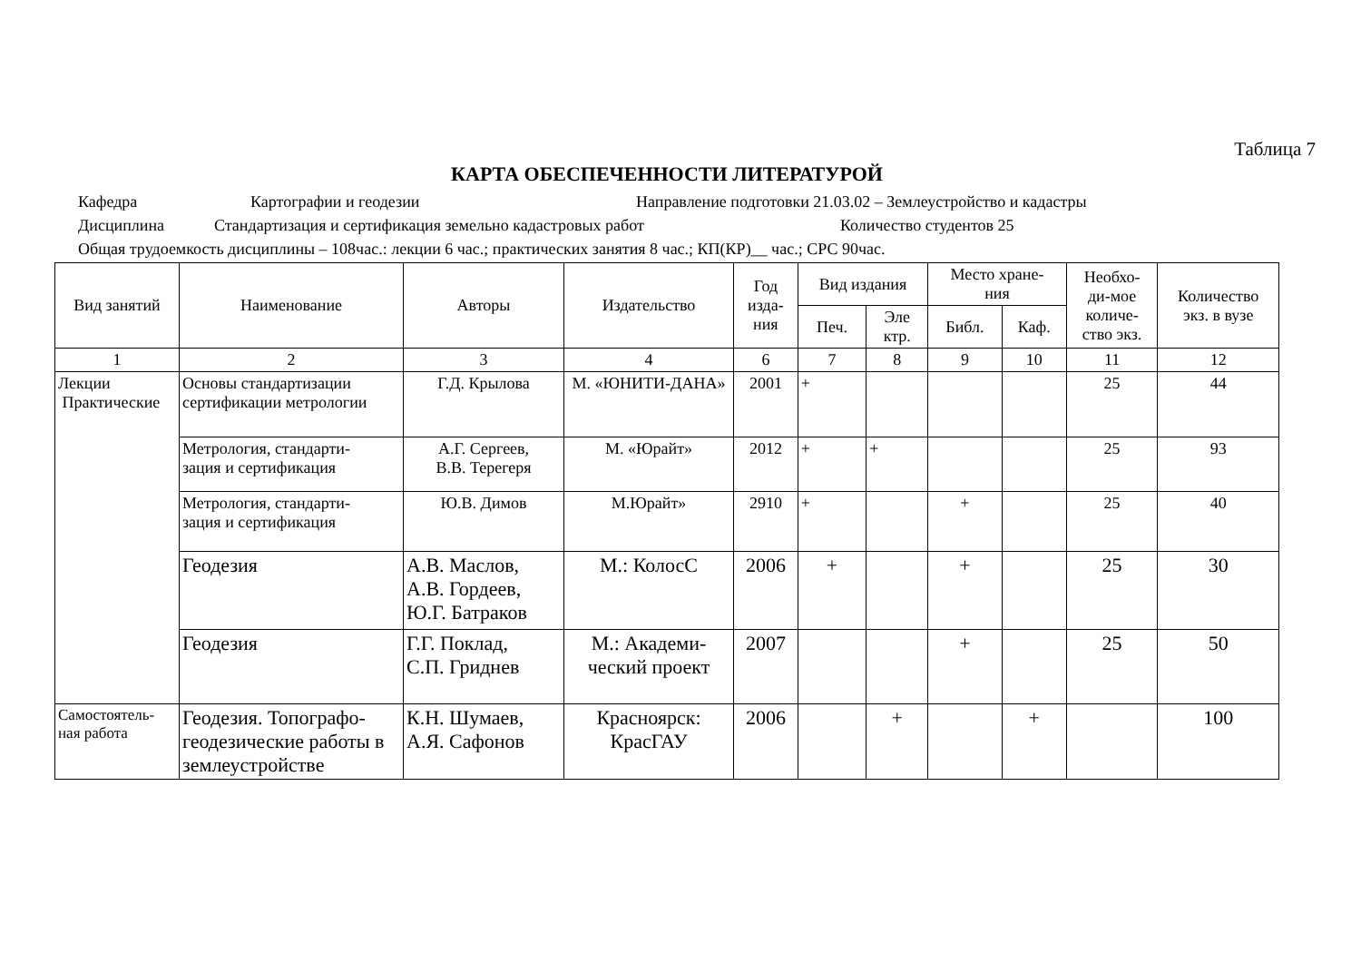Таблица 7
КАРТА ОБЕСПЕЧЕННОСТИ ЛИТЕРАТУРОЙ
Кафедра Картографии и геодезии Направление подготовки 21.03.02 – Землеустройство и кадастры
Дисциплина Стандартизация и сертификация земельно кадастровых работ Количество студентов 25
Общая трудоемкость дисциплины – 108час.: лекции 6 час.; практических занятия 8 час.; КП(КР)__ час.; СРС 90час.
| Вид занятий | Наименование | Авторы | Издательство | Год изда- ния | Вид издания | | Место хране- ния | | Необхо- ди-мое количе- ство экз. | Количество экз. в вузе |
| --- | --- | --- | --- | --- | --- | --- | --- | --- | --- | --- |
| | | | | | Печ. | Эле ктр. | Библ. | Каф. | | |
| 1 | 2 | 3 | 4 | 6 | 7 | 8 | 9 | 10 | 11 | 12 |
| Лекции Практические | Основы стандартизации сертификации метрологии | Г.Д. Крылова | М. «ЮНИТИ-ДАНА» | 2001 | + | | | | 25 | 44 |
| | Метрология, стандарти- зация и сертификация | А.Г. Сергеев, В.В. Терегеря | М. «Юрайт» | 2012 | + | + | | | 25 | 93 |
| | Метрология, стандарти- зация и сертификация | Ю.В. Димов | М.Юрайт» | 2910 | + | | + | | 25 | 40 |
| | Геодезия | А.В. Маслов, А.В. Гордеев, Ю.Г. Батраков | М.: КолосС | 2006 | + | | + | | 25 | 30 |
| | Геодезия | Г.Г. Поклад, С.П. Гриднев | М.: Академи- ческий проект | 2007 | | | + | | 25 | 50 |
| Самостоятель- ная работа | Геодезия. Топографо-геодезические работы в землеустройстве | К.Н. Шумаев, А.Я. Сафонов | Красноярск: КрасГАУ | 2006 | | + | | + | | 100 |